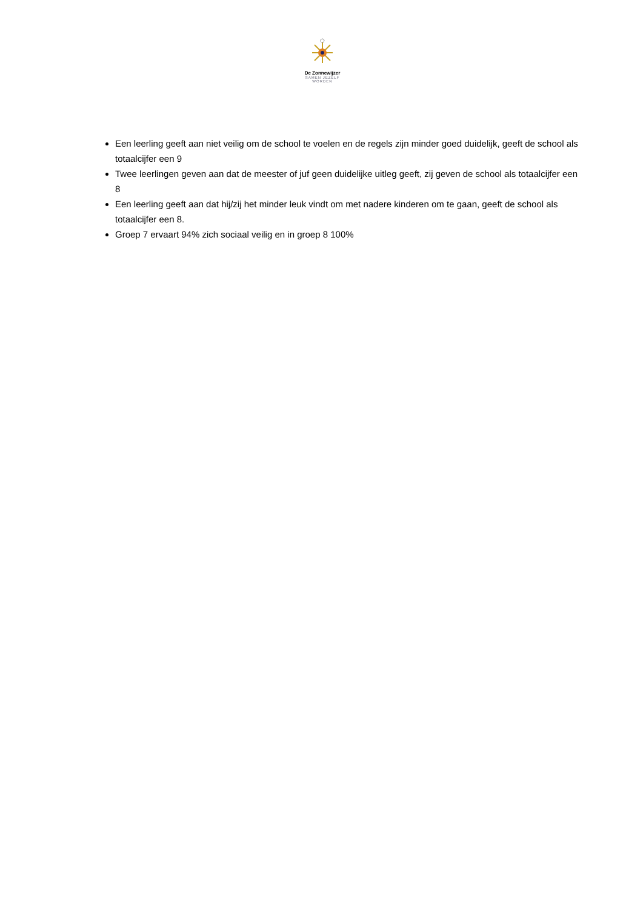De Zonnewijzer
SAMEN JEZELF WORDEN
Een leerling geeft aan niet veilig om de school te voelen en de regels zijn minder goed duidelijk, geeft de school als totaalcijfer een 9
Twee leerlingen geven aan dat de meester of juf geen duidelijke uitleg geeft, zij geven de school als totaalcijfer een 8
Een leerling geeft aan dat hij/zij het minder leuk vindt om met nadere kinderen om te gaan, geeft de school als totaalcijfer een 8.
Groep 7 ervaart 94% zich sociaal veilig en in groep 8 100%